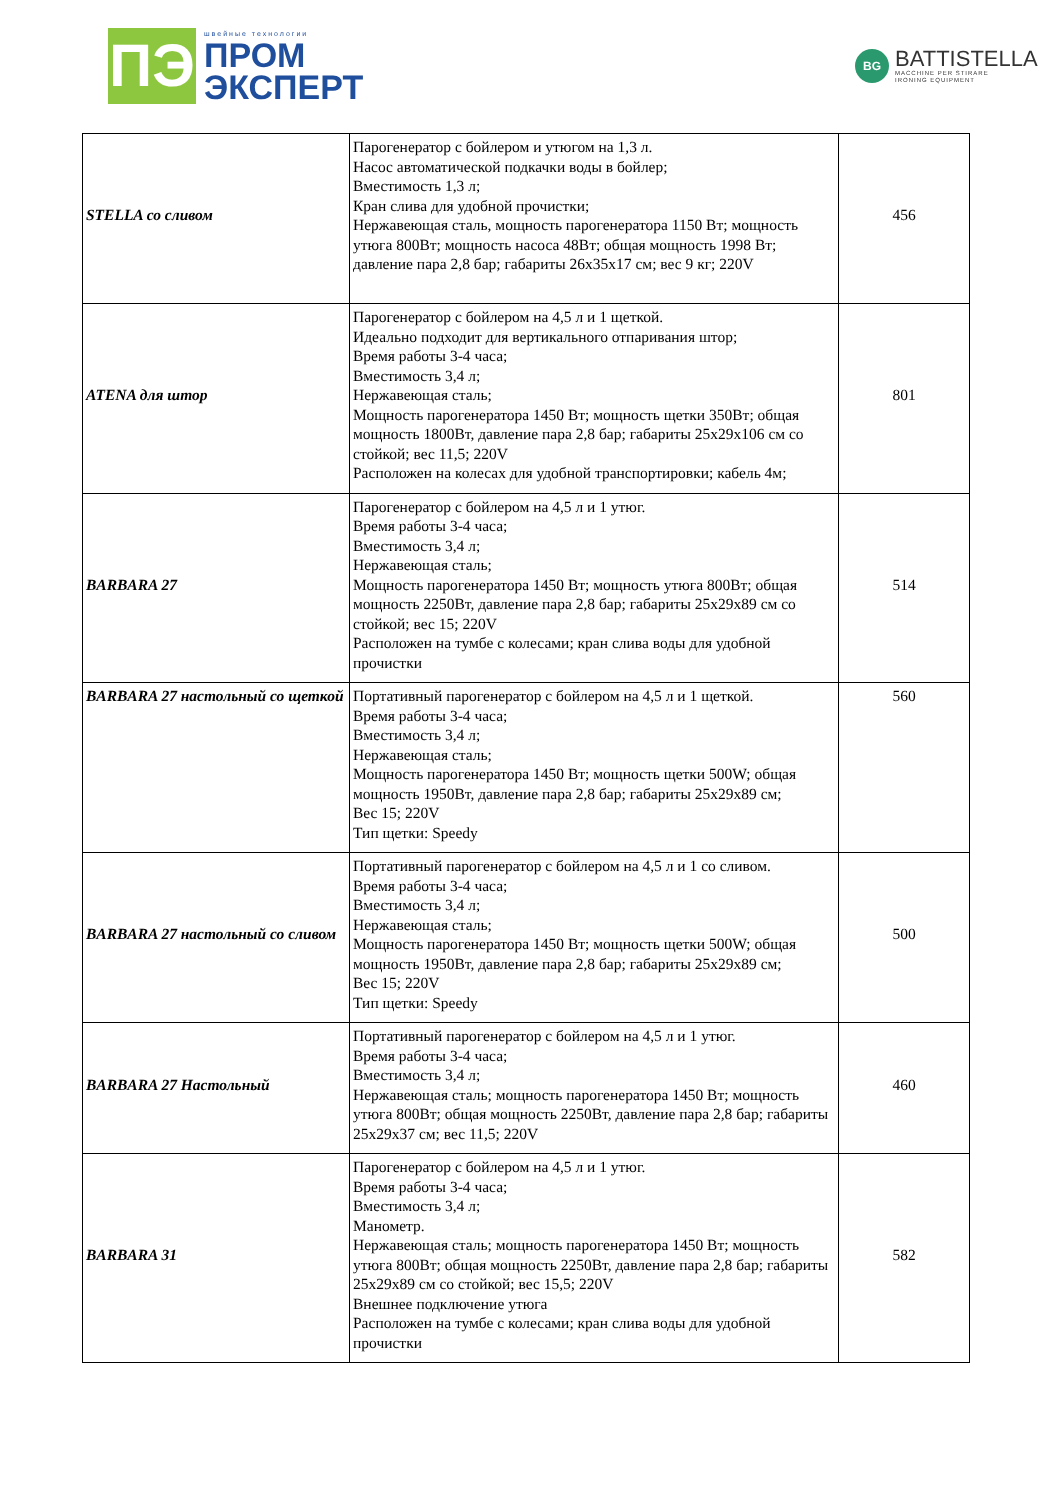ПЭ
швейные технологии
ПРОМ
ЭКСПЕРТ
BG
BATTISTELLA
MACCHINE PER STIRARE
IRONING EQUIPMENT
| STELLA со сливом | Парогенератор с бойлером и утюгом на 1,3 л. Насос автоматической подкачки воды в бойлер; Вместимость 1,3 л; Кран слива для удобной прочистки; Нержавеющая сталь, мощность парогенератора 1150 Вт; мощность утюга 800Вт; мощность насоса 48Вт; общая мощность 1998 Вт; давление пара 2,8 бар; габариты 26х35х17 см; вес 9 кг; 220V | 456 |
| ATENA для штор | Парогенератор с бойлером на 4,5 л и 1 щеткой. Идеально подходит для вертикального отпаривания штор; Время работы 3-4 часа; Вместимость 3,4 л; Нержавеющая сталь; Мощность парогенератора 1450 Вт; мощность щетки 350Вт; общая мощность 1800Вт, давление пара 2,8 бар; габариты 25х29х106 см со стойкой; вес 11,5; 220V Расположен на колесах для удобной транспортировки; кабель 4м; | 801 |
| BARBARA 27 | Парогенератор с бойлером на 4,5 л и 1 утюг. Время работы 3-4 часа; Вместимость 3,4 л; Нержавеющая сталь; Мощность парогенератора 1450 Вт; мощность утюга 800Вт; общая мощность 2250Вт, давление пара 2,8 бар; габариты 25х29х89 см со стойкой; вес 15; 220V Расположен на тумбе с колесами; кран слива воды для удобной прочистки | 514 |
| BARBARA 27 настольный со щеткой | Портативный парогенератор с бойлером на 4,5 л и 1 щеткой. Время работы 3-4 часа; Вместимость 3,4 л; Нержавеющая сталь; Мощность парогенератора 1450 Вт; мощность щетки 500W; общая мощность 1950Вт, давление пара 2,8 бар; габариты 25х29х89 см; Вес 15; 220V Тип щетки: Speedy | 560 |
| BARBARA 27 настольный со сливом | Портативный парогенератор с бойлером на 4,5 л и 1 со сливом. Время работы 3-4 часа; Вместимость 3,4 л; Нержавеющая сталь; Мощность парогенератора 1450 Вт; мощность щетки 500W; общая мощность 1950Вт, давление пара 2,8 бар; габариты 25х29х89 см; Вес 15; 220V Тип щетки: Speedy | 500 |
| BARBARA 27 Настольный | Портативный парогенератор с бойлером на 4,5 л и 1 утюг. Время работы 3-4 часа; Вместимость 3,4 л; Нержавеющая сталь; мощность парогенератора 1450 Вт; мощность утюга 800Вт; общая мощность 2250Вт, давление пара 2,8 бар; габариты 25х29х37 см; вес 11,5; 220V | 460 |
| BARBARA 31 | Парогенератор с бойлером на 4,5 л и 1 утюг. Время работы 3-4 часа; Вместимость 3,4 л; Манометр. Нержавеющая сталь; мощность парогенератора 1450 Вт; мощность утюга 800Вт; общая мощность 2250Вт, давление пара 2,8 бар; габариты 25х29х89 см со стойкой; вес 15,5; 220V Внешнее подключение утюга Расположен на тумбе с колесами; кран слива воды для удобной прочистки | 582 |